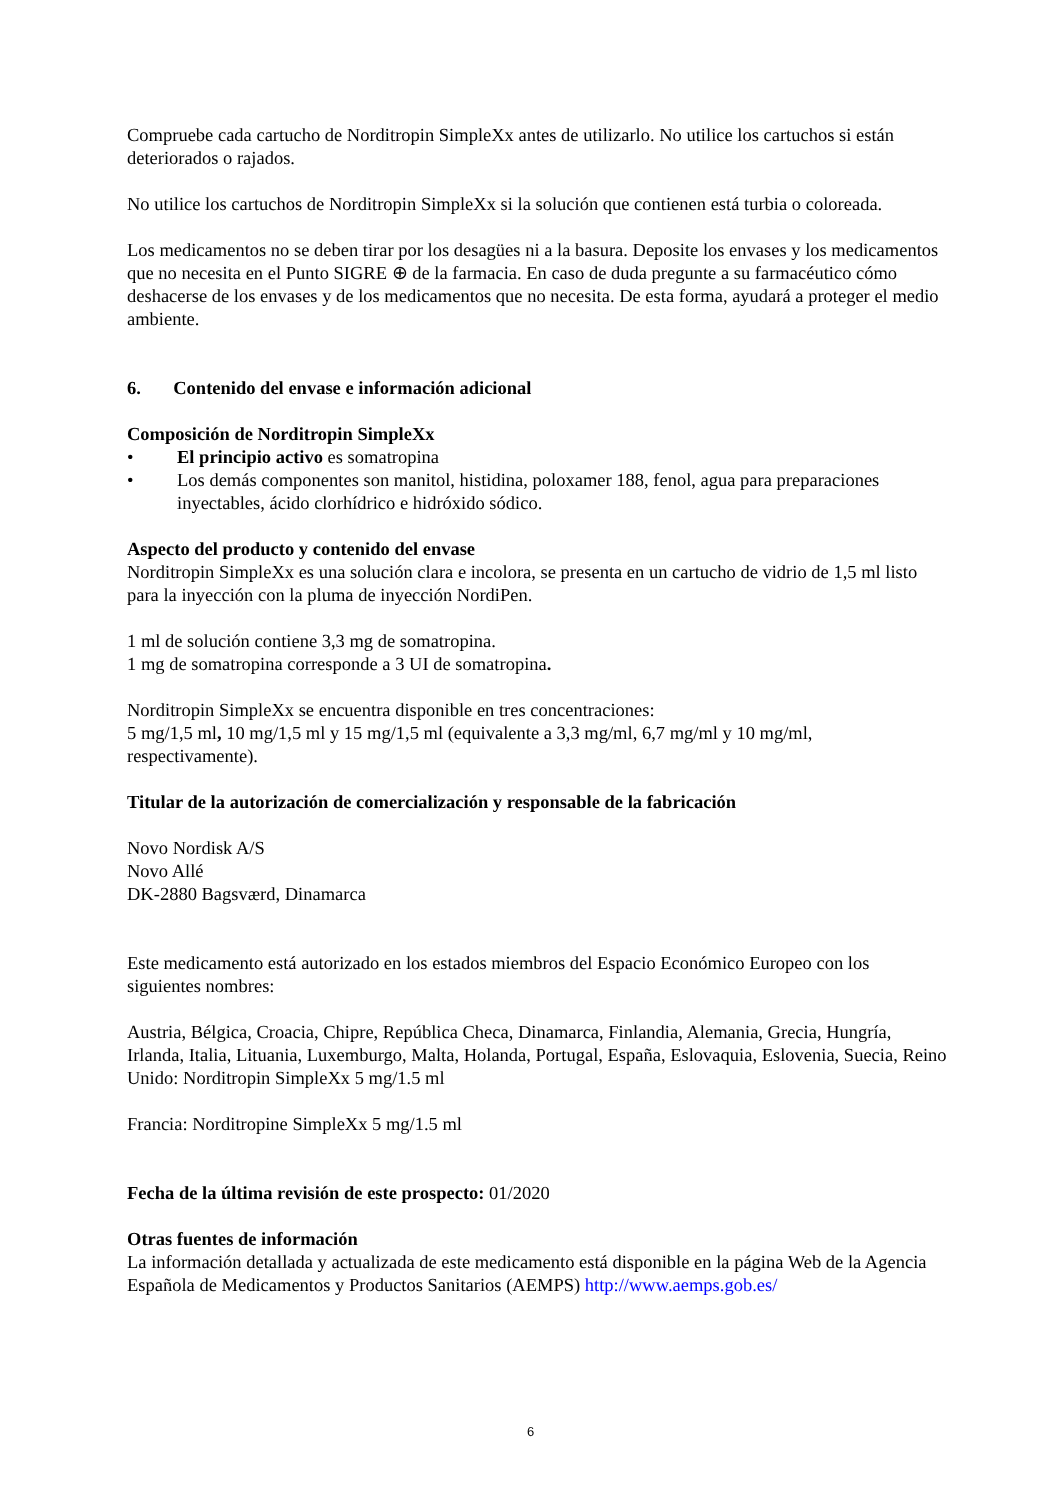Compruebe cada cartucho de Norditropin SimpleXx antes de utilizarlo. No utilice los cartuchos si están deteriorados o rajados.
No utilice los cartuchos de Norditropin SimpleXx si la solución que contienen está turbia o coloreada.
Los medicamentos no se deben tirar por los desagües ni a la basura. Deposite los envases y los medicamentos que no necesita en el Punto SIGRE ⊕ de la farmacia. En caso de duda pregunte a su farmacéutico cómo deshacerse de los envases y de los medicamentos que no necesita. De esta forma, ayudará a proteger el medio ambiente.
6. Contenido del envase e información adicional
Composición de Norditropin SimpleXx
• El principio activo es somatropina
• Los demás componentes son manitol, histidina, poloxamer 188, fenol, agua para preparaciones inyectables, ácido clorhídrico e hidróxido sódico.
Aspecto del producto y contenido del envase
Norditropin SimpleXx es una solución clara e incolora, se presenta en un cartucho de vidrio de 1,5 ml listo para la inyección con la pluma de inyección NordiPen.
1 ml de solución contiene 3,3 mg de somatropina.
1 mg de somatropina corresponde a 3 UI de somatropina.
Norditropin SimpleXx se encuentra disponible en tres concentraciones:
5 mg/1,5 ml, 10 mg/1,5 ml y 15 mg/1,5 ml (equivalente a 3,3 mg/ml, 6,7 mg/ml y 10 mg/ml, respectivamente).
Titular de la autorización de comercialización y responsable de la fabricación
Novo Nordisk A/S
Novo Allé
DK-2880 Bagsværd, Dinamarca
Este medicamento está autorizado en los estados miembros del Espacio Económico Europeo con los siguientes nombres:
Austria, Bélgica, Croacia, Chipre, República Checa, Dinamarca, Finlandia, Alemania, Grecia, Hungría, Irlanda, Italia, Lituania, Luxemburgo, Malta, Holanda, Portugal, España, Eslovaquia, Eslovenia, Suecia, Reino Unido: Norditropin SimpleXx 5 mg/1.5 ml
Francia: Norditropine SimpleXx 5 mg/1.5 ml
Fecha de la última revisión de este prospecto: 01/2020
Otras fuentes de información
La información detallada y actualizada de este medicamento está disponible en la página Web de la Agencia Española de Medicamentos y Productos Sanitarios (AEMPS) http://www.aemps.gob.es/
6